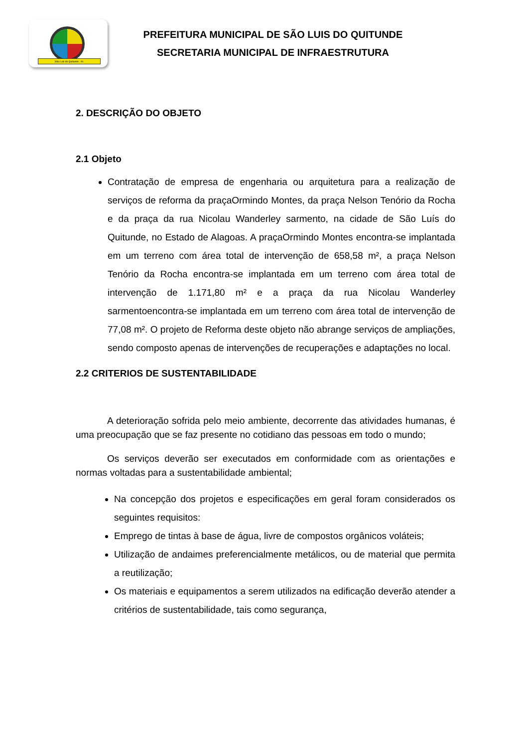São Luiz do Quitunde - AL
PREFEITURA MUNICIPAL DE SÃO LUIS DO QUITUNDE
SECRETARIA MUNICIPAL DE INFRAESTRUTURA
2. DESCRIÇÃO DO OBJETO
2.1 Objeto
Contratação de empresa de engenharia ou arquitetura para a realização de serviços de reforma da praçaOrmindo Montes, da praça Nelson Tenório da Rocha e da praça da rua Nicolau Wanderley sarmento, na cidade de São Luís do Quitunde, no Estado de Alagoas. A praçaOrmindo Montes encontra-se implantada em um terreno com área total de intervenção de 658,58 m², a praça Nelson Tenório da Rocha encontra-se implantada em um terreno com área total de intervenção de 1.171,80 m² e a praça da rua Nicolau Wanderley sarmentoencontra-se implantada em um terreno com área total de intervenção de 77,08 m². O projeto de Reforma deste objeto não abrange serviços de ampliações, sendo composto apenas de intervenções de recuperações e adaptações no local.
2.2 CRITERIOS DE SUSTENTABILIDADE
A deterioração sofrida pelo meio ambiente, decorrente das atividades humanas, é uma preocupação que se faz presente no cotidiano das pessoas em todo o mundo;
Os serviços deverão ser executados em conformidade com as orientações e normas voltadas para a sustentabilidade ambiental;
Na concepção dos projetos e especificações em geral foram considerados os seguintes requisitos:
Emprego de tintas à base de água, livre de compostos orgânicos voláteis;
Utilização de andaimes preferencialmente metálicos, ou de material que permita a reutilização;
Os materiais e equipamentos a serem utilizados na edificação deverão atender a critérios de sustentabilidade, tais como segurança,